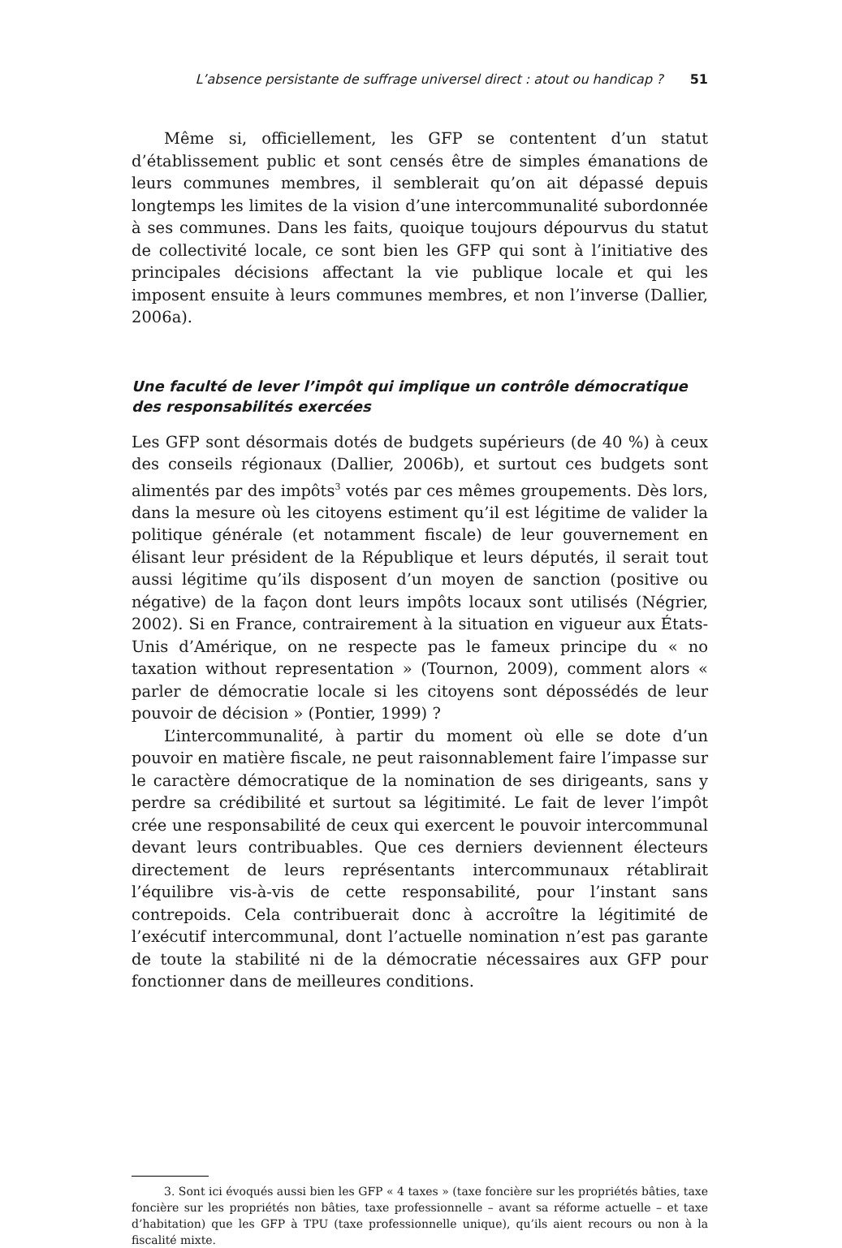L’absence persistante de suffrage universel direct : atout ou handicap ? 51
Même si, officiellement, les GFP se contentent d’un statut d’établissement public et sont censés être de simples émanations de leurs communes membres, il semblerait qu’on ait dépassé depuis longtemps les limites de la vision d’une intercommunalité subordonnée à ses communes. Dans les faits, quoique toujours dépourvus du statut de collectivité locale, ce sont bien les GFP qui sont à l’initiative des principales décisions affectant la vie publique locale et qui les imposent ensuite à leurs communes membres, et non l’inverse (Dallier, 2006a).
Une faculté de lever l’impôt qui implique un contrôle démocratique
des responsabilités exercées
Les GFP sont désormais dotés de budgets supérieurs (de 40 %) à ceux des conseils régionaux (Dallier, 2006b), et surtout ces budgets sont alimentés par des impôts<sup>3</sup> votés par ces mêmes groupements. Dès lors, dans la mesure où les citoyens estiment qu’il est légitime de valider la politique générale (et notamment fiscale) de leur gouvernement en élisant leur président de la République et leurs députés, il serait tout aussi légitime qu’ils disposent d’un moyen de sanction (positive ou négative) de la façon dont leurs impôts locaux sont utilisés (Négrier, 2002). Si en France, contrairement à la situation en vigueur aux États-Unis d’Amérique, on ne respecte pas le fameux principe du « no taxation without representation » (Tournon, 2009), comment alors « parler de démocratie locale si les citoyens sont dépossédés de leur pouvoir de décision » (Pontier, 1999) ?
L’intercommunalité, à partir du moment où elle se dote d’un pouvoir en matière fiscale, ne peut raisonnablement faire l’impasse sur le caractère démocratique de la nomination de ses dirigeants, sans y perdre sa crédibilité et surtout sa légitimité. Le fait de lever l’impôt crée une responsabilité de ceux qui exercent le pouvoir intercommunal devant leurs contribuables. Que ces derniers deviennent électeurs directement de leurs représentants intercommunaux rétablirait l’équilibre vis-à-vis de cette responsabilité, pour l’instant sans contrepoids. Cela contribuerait donc à accroître la légitimité de l’exécutif intercommunal, dont l’actuelle nomination n’est pas garante de toute la stabilité ni de la démocratie nécessaires aux GFP pour fonctionner dans de meilleures conditions.
3. Sont ici évoqués aussi bien les GFP « 4 taxes » (taxe foncière sur les propriétés bâties, taxe foncière sur les propriétés non bâties, taxe professionnelle – avant sa réforme actuelle – et taxe d’habitation) que les GFP à TPU (taxe professionnelle unique), qu’ils aient recours ou non à la fiscalité mixte.